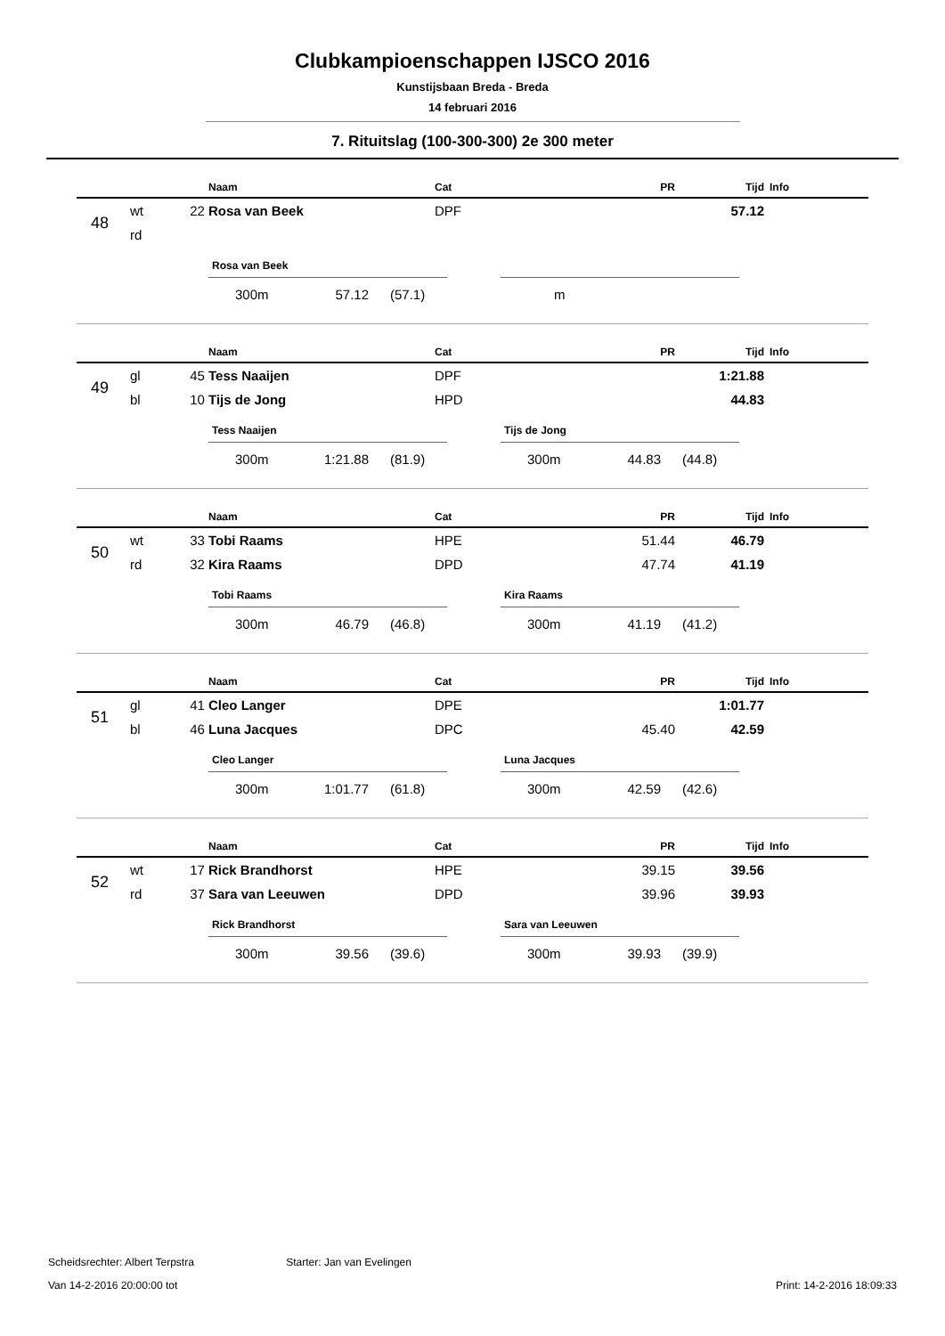Clubkampioenschappen IJSCO 2016
Kunstijsbaan Breda - Breda
14 februari 2016
7. Rituitslag (100-300-300) 2e 300 meter
| | | | Naam | Cat | PR | Tijd | Info |
| --- | --- | --- | --- | --- | --- | --- | --- |
| 48 | wt | 22 | Rosa van Beek | DPF | | 57.12 | |
| | rd | | | | | | |
Rosa van Beek
300m 57.12 (57.1)
m
| | | | Naam | Cat | PR | Tijd | Info |
| --- | --- | --- | --- | --- | --- | --- | --- |
| 49 | gl | 45 | Tess Naaijen | DPF | | 1:21.88 | |
| | bl | 10 | Tijs de Jong | HPD | | 44.83 | |
Tess Naaijen
300m 1:21.88 (81.9)
Tijs de Jong
300m 44.83 (44.8)
| | | | Naam | Cat | PR | Tijd | Info |
| --- | --- | --- | --- | --- | --- | --- | --- |
| 50 | wt | 33 | Tobi Raams | HPE | 51.44 | 46.79 | |
| | rd | 32 | Kira Raams | DPD | 47.74 | 41.19 | |
Tobi Raams
300m 46.79 (46.8)
Kira Raams
300m 41.19 (41.2)
| | | | Naam | Cat | PR | Tijd | Info |
| --- | --- | --- | --- | --- | --- | --- | --- |
| 51 | gl | 41 | Cleo Langer | DPE | | 1:01.77 | |
| | bl | 46 | Luna Jacques | DPC | 45.40 | 42.59 | |
Cleo Langer
300m 1:01.77 (61.8)
Luna Jacques
300m 42.59 (42.6)
| | | | Naam | Cat | PR | Tijd | Info |
| --- | --- | --- | --- | --- | --- | --- | --- |
| 52 | wt | 17 | Rick Brandhorst | HPE | 39.15 | 39.56 | |
| | rd | 37 | Sara van Leeuwen | DPD | 39.96 | 39.93 | |
Rick Brandhorst
300m 39.56 (39.6)
Sara van Leeuwen
300m 39.93 (39.9)
Scheidsrechter: Albert Terpstra Starter: Jan van Evelingen
Van 14-2-2016 20:00:00 tot Print: 14-2-2016 18:09:33